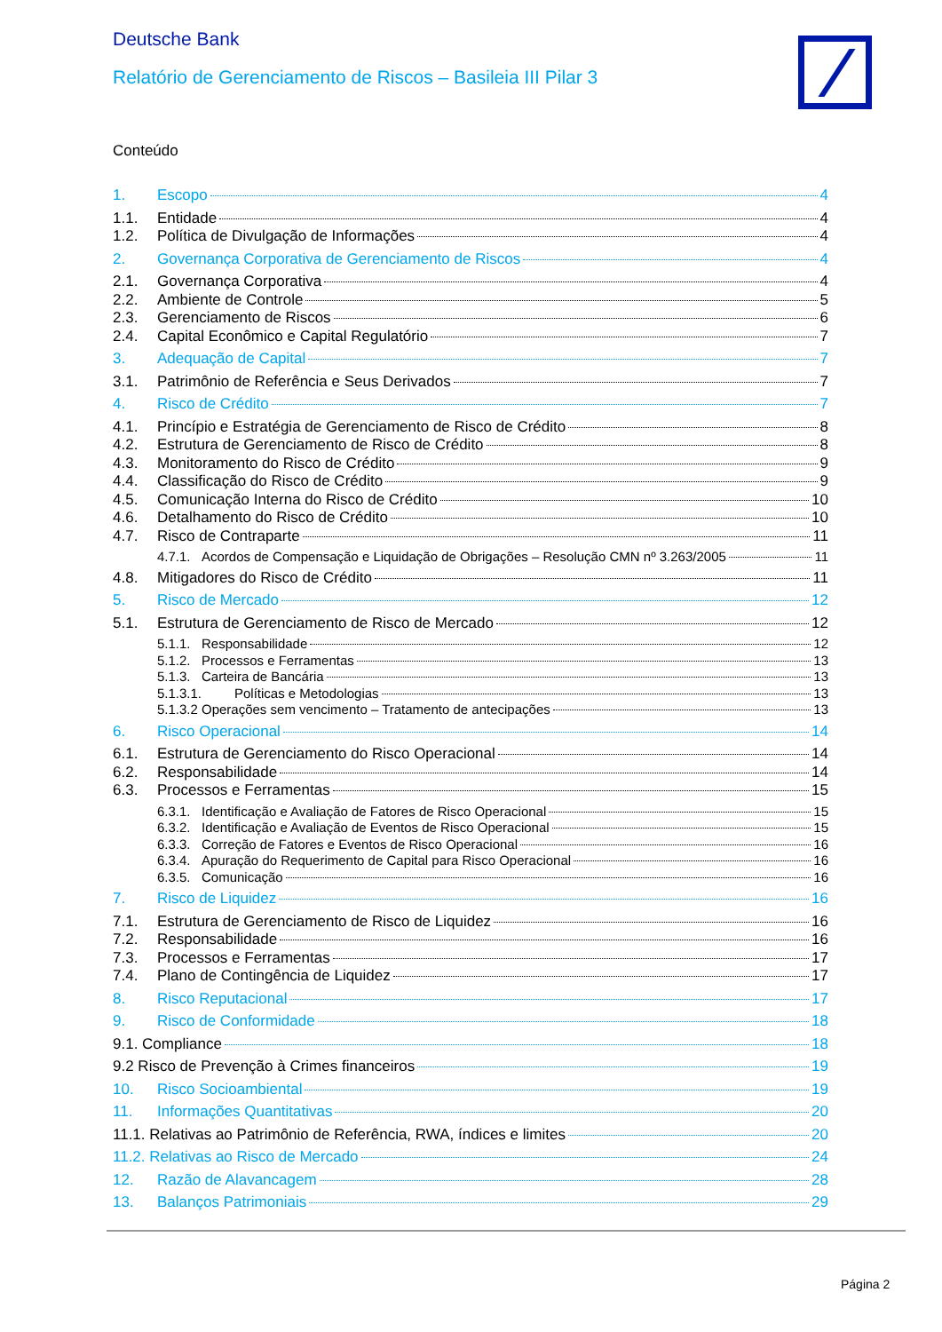Deutsche Bank
Relatório de Gerenciamento de Riscos – Basileia III Pilar 3
Conteúdo
1. Escopo 4
1.1. Entidade 4
1.2. Política de Divulgação de Informações 4
2. Governança Corporativa de Gerenciamento de Riscos 4
2.1. Governança Corporativa 4
2.2. Ambiente de Controle 5
2.3. Gerenciamento de Riscos 6
2.4. Capital Econômico e Capital Regulatório 7
3. Adequação de Capital 7
3.1. Patrimônio de Referência e Seus Derivados 7
4. Risco de Crédito 7
4.1. Princípio e Estratégia de Gerenciamento de Risco de Crédito 8
4.2. Estrutura de Gerenciamento de Risco de Crédito 8
4.3. Monitoramento do Risco de Crédito 9
4.4. Classificação do Risco de Crédito 9
4.5. Comunicação Interna do Risco de Crédito 10
4.6. Detalhamento do Risco de Crédito 10
4.7. Risco de Contraparte 11
4.7.1. Acordos de Compensação e Liquidação de Obrigações – Resolução CMN nº 3.263/2005 11
4.8. Mitigadores do Risco de Crédito 11
5. Risco de Mercado 12
5.1. Estrutura de Gerenciamento de Risco de Mercado 12
5.1.1. Responsabilidade 12
5.1.2. Processos e Ferramentas 13
5.1.3. Carteira de Bancária 13
5.1.3.1. Políticas e Metodologias 13
5.1.3.2 Operações sem vencimento – Tratamento de antecipações 13
6. Risco Operacional 14
6.1. Estrutura de Gerenciamento do Risco Operacional 14
6.2. Responsabilidade 14
6.3. Processos e Ferramentas 15
6.3.1. Identificação e Avaliação de Fatores de Risco Operacional 15
6.3.2. Identificação e Avaliação de Eventos de Risco Operacional 15
6.3.3. Correção de Fatores e Eventos de Risco Operacional 16
6.3.4. Apuração do Requerimento de Capital para Risco Operacional 16
6.3.5. Comunicação 16
7. Risco de Liquidez 16
7.1. Estrutura de Gerenciamento de Risco de Liquidez 16
7.2. Responsabilidade 16
7.3. Processos e Ferramentas 17
7.4. Plano de Contingência de Liquidez 17
8. Risco Reputacional 17
9. Risco de Conformidade 18
9.1. Compliance 18
9.2 Risco de Prevenção à Crimes financeiros 19
10. Risco Socioambiental 19
11. Informações Quantitativas 20
11.1. Relativas ao Patrimônio de Referência, RWA, índices e limites 20
11.2. Relativas ao Risco de Mercado 24
12. Razão de Alavancagem 28
13. Balanços Patrimoniais 29
Página 2